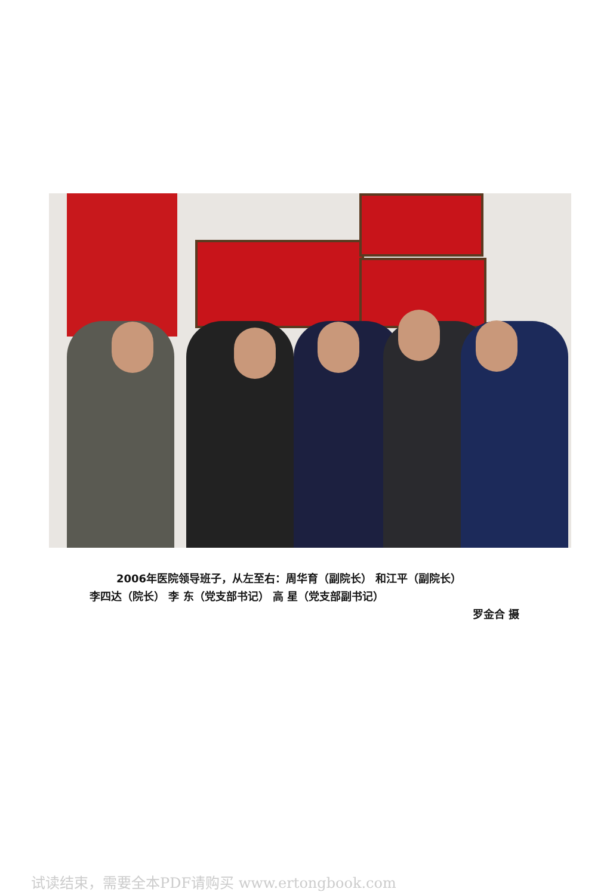2006年医院领导班子，从左至右：周华育（副院长） 和江平（副院长）
李四达（院长） 李 东（党支部书记） 高 星（党支部副书记）
罗金合 摄
试读结束，需要全本PDF请购买 www.ertongbook.com